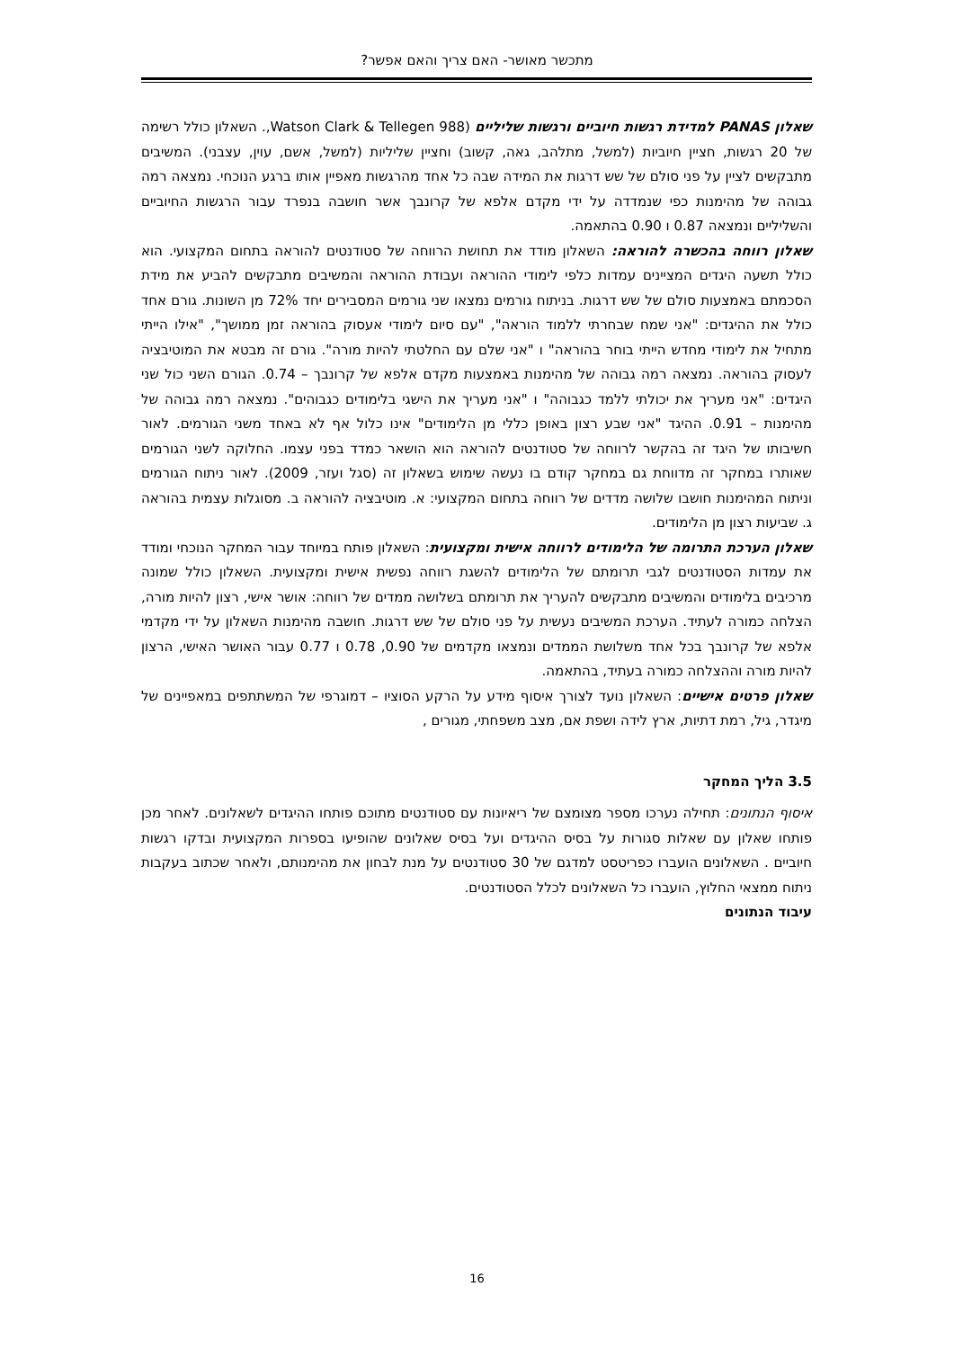מתכשר מאושר- האם צריך והאם אפשר?
שאלון PANAS למדידת רגשות חיוביים ורגשות שליליים (Watson Clark & Tellegen 988,. השאלון כולל רשימה של 20 רגשות, חציין חיוביות (למשל, מתלהב, גאה, קשוב) וחציין שליליות (למשל, אשם, עוין, עצבני). המשיבים מתבקשים לציין על פני סולם של שש דרגות את המידה שבה כל אחד מהרגשות מאפיין אותו ברגע הנוכחי. נמצאה רמה גבוהה של מהימנות כפי שנמדדה על ידי מקדם אלפא של קרונבך אשר חושבה בנפרד עבור הרגשות החיוביים והשליליים ונמצאה 0.87 ו 0.90 בהתאמה.
שאלון רווחה בהכשרה להוראה: השאלון מודד את תחושת הרווחה של סטודנטים להוראה בתחום המקצועי. הוא כולל תשעה היגדים המציינים עמדות כלפי לימודי ההוראה ועבודת ההוראה והמשיבים מתבקשים להביע את מידת הסכמתם באמצעות סולם של שש דרגות. בניתוח גורמים נמצאו שני גורמים המסבירים יחד 72% מן השונות. גורם אחד כולל את ההיגדים: "אני שמח שבחרתי ללמוד הוראה", "עם סיום לימודי אעסוק בהוראה זמן ממושך", "אילו הייתי מתחיל את לימודי מחדש הייתי בוחר בהוראה" ו "אני שלם עם החלטתי להיות מורה". גורם זה מבטא את המוטיבציה לעסוק בהוראה. נמצאה רמה גבוהה של מהימנות באמצעות מקדם אלפא של קרונבך – 0.74. הגורם השני כול שני היגדים: "אני מעריך את יכולתי ללמד כגבוהה" ו "אני מעריך את הישגי בלימודים כגבוהים". נמצאה רמה גבוהה של מהימנות – 0.91. ההיגד "אני שבע רצון באופן כללי מן הלימודים" אינו כלול אף לא באחד משני הגורמים. לאור חשיבותו של היגד זה בהקשר לרווחה של סטודנטים להוראה הוא הושאר כמדד בפני עצמו. החלוקה לשני הגורמים שאותרו במחקר זה מדווחת גם במחקר קודם בו נעשה שימוש בשאלון זה (סגל ועזר, 2009). לאור ניתוח הגורמים וניתוח המהימנות חושבו שלושה מדדים של רווחה בתחום המקצועי: א. מוטיבציה להוראה ב. מסוגלות עצמית בהוראה ג. שביעות רצון מן הלימודים.
שאלון הערכת התרומה של הלימודים לרווחה אישית ומקצועית: השאלון פותח במיוחד עבור המחקר הנוכחי ומודד את עמדות הסטודנטים לגבי תרומתם של הלימודים להשגת רווחה נפשית אישית ומקצועית. השאלון כולל שמונה מרכיבים בלימודים והמשיבים מתבקשים להעריך את תרומתם בשלושה ממדים של רווחה: אושר אישי, רצון להיות מורה, הצלחה כמורה לעתיד. הערכת המשיבים נעשית על פני סולם של שש דרגות. חושבה מהימנות השאלון על ידי מקדמי אלפא של קרונבך בכל אחד משלושת הממדים ונמצאו מקדמים של 0.90, 0.78 ו 0.77 עבור האושר האישי, הרצון להיות מורה וההצלחה כמורה בעתיד, בהתאמה.
שאלון פרטים אישיים: השאלון נועד לצורך איסוף מידע על הרקע הסוציו – דמוגרפי של המשתתפים במאפיינים של מיגדר, גיל, רמת דתיות, ארץ לידה ושפת אם, מצב משפחתי, מגורים ,
3.5 הליך המחקר
איסוף הנתונים: תחילה נערכו מספר מצומצם של ריאיונות עם סטודנטים מתוכם פותחו ההיגדים לשאלונים. לאחר מכן פותחו שאלון עם שאלות סגורות על בסיס ההיגדים ועל בסיס שאלונים שהופיעו בספרות המקצועית ובדקו רגשות חיוביים . השאלונים הועברו כפריטסט למדגם של 30 סטודנטים על מנת לבחון את מהימנותם, ולאחר שכתוב בעקבות ניתוח ממצאי החלוץ, הועברו כל השאלונים לכלל הסטודנטים.
עיבוד הנתונים
16